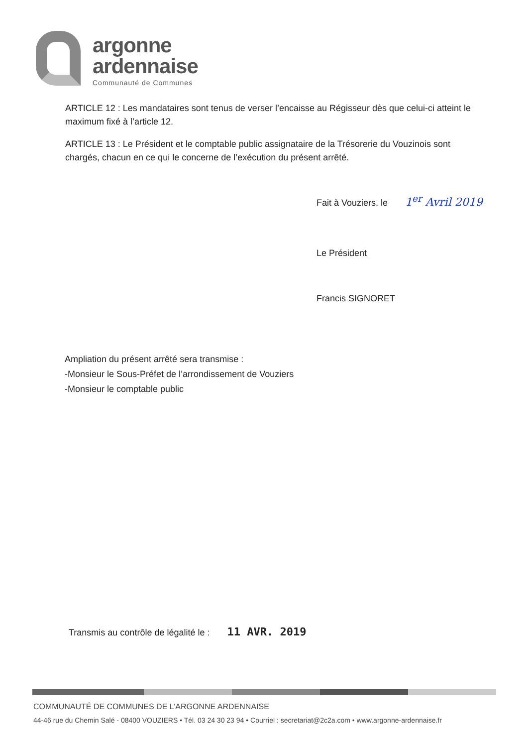argonne
ardennaise
Communauté de Communes
ARTICLE 12 : Les mandataires sont tenus de verser l’encaisse au Régisseur dès que celui-ci atteint le maximum fixé à l’article 12.
ARTICLE 13 : Le Président et le comptable public assignataire de la Trésorerie du Vouzinois sont chargés, chacun en ce qui le concerne de l’exécution du présent arrêté.
Fait à Vouziers, le 1<sup>er</sup> Avril 2019
Le Président
Francis SIGNORET
Ampliation du présent arrêté sera transmise :
-Monsieur le Sous-Préfet de l’arrondissement de Vouziers
-Monsieur le comptable public
Transmis au contrôle de légalité le : 11 AVR. 2019
COMMUNAUTÉ DE COMMUNES DE L’ARGONNE ARDENNAISE
44-46 rue du Chemin Salé - 08400 VOUZIERS • Tél. 03 24 30 23 94 • Courriel : secretariat@2c2a.com • www.argonne-ardennaise.fr